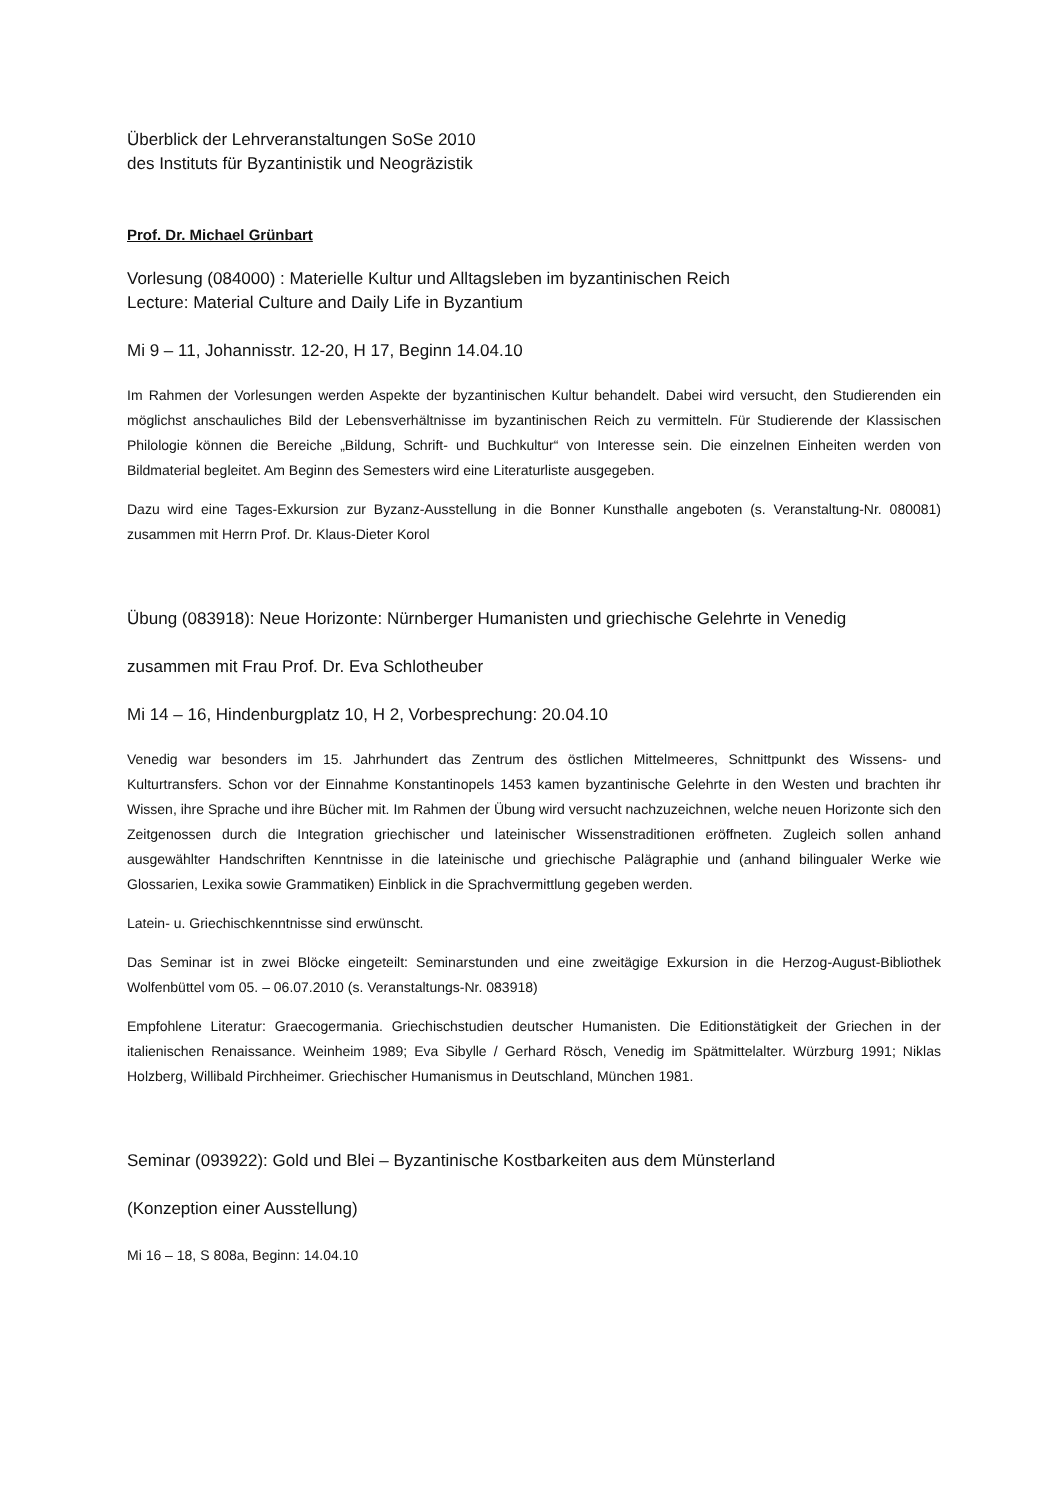Überblick der Lehrveranstaltungen SoSe 2010
des Instituts für Byzantinistik und Neogräzistik
Prof. Dr. Michael Grünbart
Vorlesung (084000) : Materielle Kultur und Alltagsleben im byzantinischen Reich
Lecture: Material Culture and Daily Life in Byzantium
Mi 9 – 11, Johannisstr. 12-20, H 17, Beginn 14.04.10
Im Rahmen der Vorlesungen werden Aspekte der byzantinischen Kultur behandelt. Dabei wird versucht, den Studierenden ein möglichst anschauliches Bild der Lebensverhältnisse im byzantinischen Reich zu vermitteln. Für Studierende der Klassischen Philologie können die Bereiche „Bildung, Schrift- und Buchkultur“ von Interesse sein. Die einzelnen Einheiten werden von Bildmaterial begleitet. Am Beginn des Semesters wird eine Literaturliste ausgegeben.
Dazu wird eine Tages-Exkursion zur Byzanz-Ausstellung in die Bonner Kunsthalle angeboten (s. Veranstaltung-Nr. 080081) zusammen mit Herrn Prof. Dr. Klaus-Dieter Korol
Übung (083918): Neue Horizonte: Nürnberger Humanisten und griechische Gelehrte in Venedig
zusammen mit Frau Prof. Dr. Eva Schlotheuber
Mi 14 – 16, Hindenburgplatz 10, H 2, Vorbesprechung: 20.04.10
Venedig war besonders im 15. Jahrhundert das Zentrum des östlichen Mittelmeeres, Schnittpunkt des Wissens- und Kulturtransfers. Schon vor der Einnahme Konstantinopels 1453 kamen byzantinische Gelehrte in den Westen und brachten ihr Wissen, ihre Sprache und ihre Bücher mit. Im Rahmen der Übung wird versucht nachzuzeichnen, welche neuen Horizonte sich den Zeitgenossen durch die Integration griechischer und lateinischer Wissenstraditionen eröffneten. Zugleich sollen anhand ausgewählter Handschriften Kenntnisse in die lateinische und griechische Palägraphie und (anhand bilingualer Werke wie Glossarien, Lexika sowie Grammatiken) Einblick in die Sprachvermittlung gegeben werden.
Latein- u. Griechischkenntnisse sind erwünscht.
Das Seminar ist in zwei Blöcke eingeteilt: Seminarstunden und eine zweitägige Exkursion in die Herzog-August-Bibliothek Wolfenbüttel vom 05. – 06.07.2010 (s. Veranstaltungs-Nr. 083918)
Empfohlene Literatur: Graecogermania. Griechischstudien deutscher Humanisten. Die Editionstätigkeit der Griechen in der italienischen Renaissance. Weinheim 1989; Eva Sibylle / Gerhard Rösch, Venedig im Spätmittelalter. Würzburg 1991; Niklas Holzberg, Willibald Pirchheimer. Griechischer Humanismus in Deutschland, München 1981.
Seminar (093922): Gold und Blei – Byzantinische Kostbarkeiten aus dem Münsterland
(Konzeption einer Ausstellung)
Mi 16 – 18, S 808a, Beginn: 14.04.10